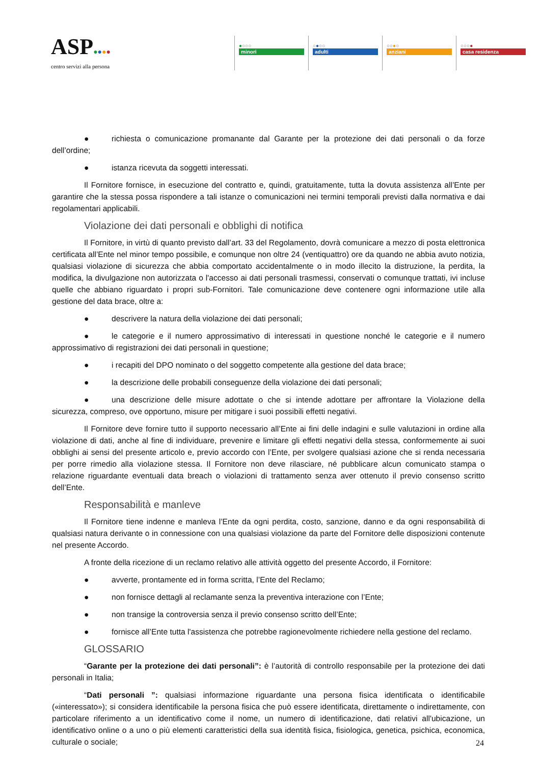ASP●●●●
centro servizi alla persona
●○○○
minori
○●○○
adulti
○○●○
anziani
○○○●
casa residenza
● richiesta o comunicazione promanante dal Garante per la protezione dei dati personali o da forze dell’ordine;
● istanza ricevuta da soggetti interessati.
Il Fornitore fornisce, in esecuzione del contratto e, quindi, gratuitamente, tutta la dovuta assistenza all’Ente per garantire che la stessa possa rispondere a tali istanze o comunicazioni nei termini temporali previsti dalla normativa e dai regolamentari applicabili.
Violazione dei dati personali e obblighi di notifica
Il Fornitore, in virtù di quanto previsto dall’art. 33 del Regolamento, dovrà comunicare a mezzo di posta elettronica certificata all’Ente nel minor tempo possibile, e comunque non oltre 24 (ventiquattro) ore da quando ne abbia avuto notizia, qualsiasi violazione di sicurezza che abbia comportato accidentalmente o in modo illecito la distruzione, la perdita, la modifica, la divulgazione non autorizzata o l'accesso ai dati personali trasmessi, conservati o comunque trattati, ivi incluse quelle che abbiano riguardato i propri sub-Fornitori. Tale comunicazione deve contenere ogni informazione utile alla gestione del data brace, oltre a:
● descrivere la natura della violazione dei dati personali;
● le categorie e il numero approssimativo di interessati in questione nonché le categorie e il numero approssimativo di registrazioni dei dati personali in questione;
● i recapiti del DPO nominato o del soggetto competente alla gestione del data brace;
● la descrizione delle probabili conseguenze della violazione dei dati personali;
● una descrizione delle misure adottate o che si intende adottare per affrontare la Violazione della sicurezza, compreso, ove opportuno, misure per mitigare i suoi possibili effetti negativi.
Il Fornitore deve fornire tutto il supporto necessario all’Ente ai fini delle indagini e sulle valutazioni in ordine alla violazione di dati, anche al fine di individuare, prevenire e limitare gli effetti negativi della stessa, conformemente ai suoi obblighi ai sensi del presente articolo e, previo accordo con l’Ente, per svolgere qualsiasi azione che si renda necessaria per porre rimedio alla violazione stessa. Il Fornitore non deve rilasciare, né pubblicare alcun comunicato stampa o relazione riguardante eventuali data breach o violazioni di trattamento senza aver ottenuto il previo consenso scritto dell’Ente.
Responsabilità e manleve
Il Fornitore tiene indenne e manleva l’Ente da ogni perdita, costo, sanzione, danno e da ogni responsabilità di qualsiasi natura derivante o in connessione con una qualsiasi violazione da parte del Fornitore delle disposizioni contenute nel presente Accordo.
A fronte della ricezione di un reclamo relativo alle attività oggetto del presente Accordo, il Fornitore:
● avverte, prontamente ed in forma scritta, l’Ente del Reclamo;
● non fornisce dettagli al reclamante senza la preventiva interazione con l’Ente;
● non transige la controversia senza il previo consenso scritto dell’Ente;
● fornisce all’Ente tutta l'assistenza che potrebbe ragionevolmente richiedere nella gestione del reclamo.
GLOSSARIO
“Garante per la protezione dei dati personali”: è l’autorità di controllo responsabile per la protezione dei dati personali in Italia;
“Dati personali ”: qualsiasi informazione riguardante una persona fisica identificata o identificabile («interessato»); si considera identificabile la persona fisica che può essere identificata, direttamente o indirettamente, con particolare riferimento a un identificativo come il nome, un numero di identificazione, dati relativi all'ubicazione, un identificativo online o a uno o più elementi caratteristici della sua identità fisica, fisiologica, genetica, psichica, economica, culturale o sociale;
24